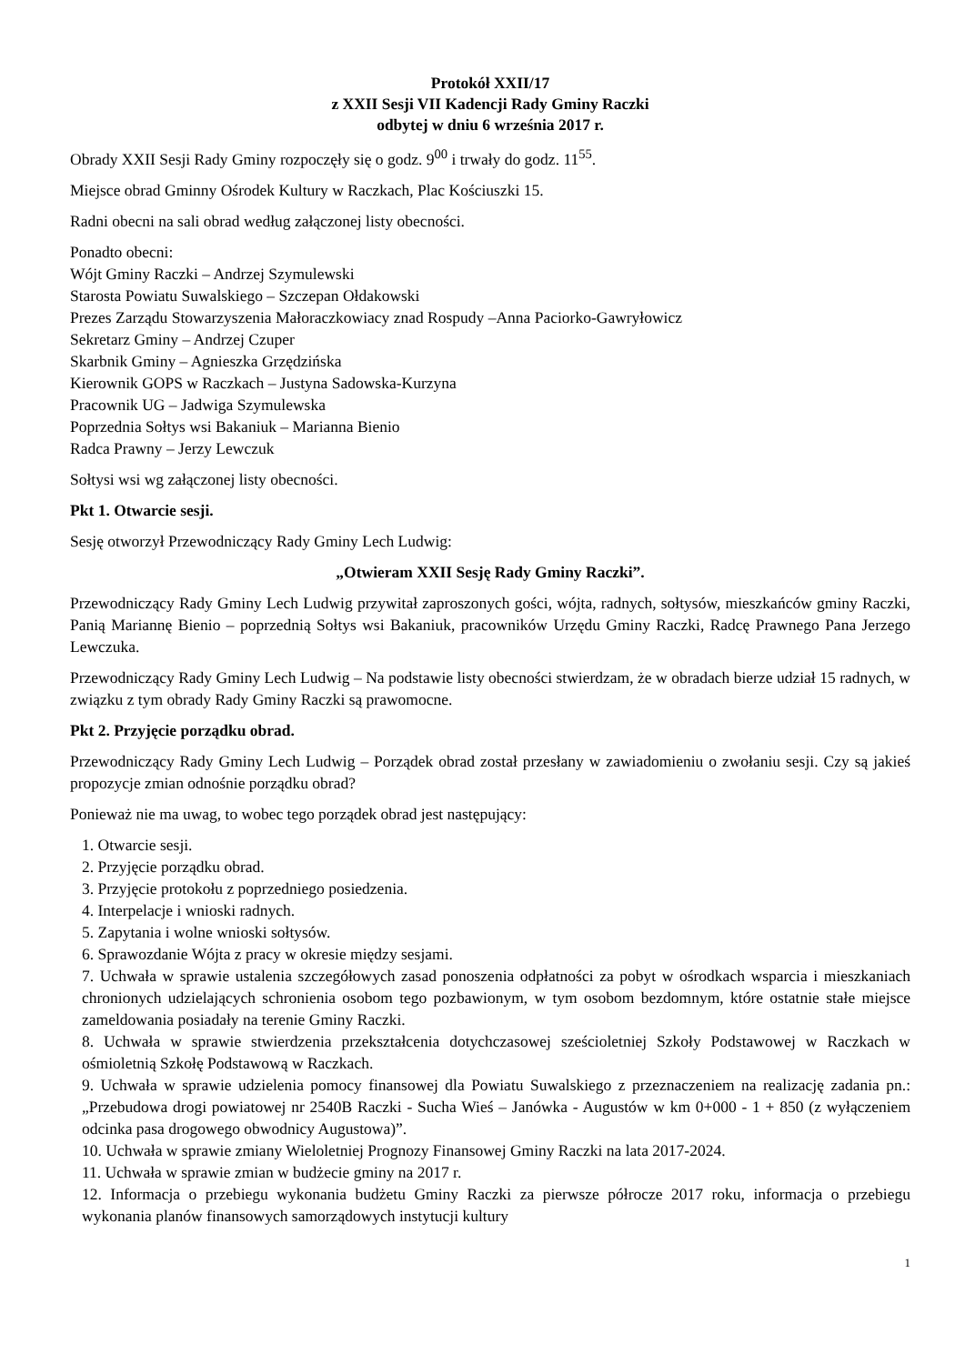Protokół XXII/17
z XXII Sesji VII Kadencji Rady Gminy Raczki
odbytej w dniu 6 września 2017 r.
Obrady XXII Sesji Rady Gminy rozpoczęły się o godz. 9<sup>00</sup> i trwały do godz. 11<sup>55</sup>.
Miejsce obrad Gminny Ośrodek Kultury w Raczkach, Plac Kościuszki 15.
Radni obecni na sali obrad według załączonej listy obecności.
Ponadto obecni:
Wójt Gminy Raczki – Andrzej Szymulewski
Starosta Powiatu Suwalskiego – Szczepan Ołdakowski
Prezes Zarządu Stowarzyszenia Małoraczkowiacy znad Rospudy –Anna Paciorko-Gawryłowicz
Sekretarz Gminy – Andrzej Czuper
Skarbnik Gminy – Agnieszka Grzędzińska
Kierownik GOPS w Raczkach – Justyna Sadowska-Kurzyna
Pracownik UG – Jadwiga Szymulewska
Poprzednia Sołtys wsi Bakaniuk – Marianna Bienio
Radca Prawny – Jerzy Lewczuk
Sołtysi wsi wg załączonej listy obecności.
Pkt 1. Otwarcie sesji.
Sesję otworzył Przewodniczący Rady Gminy Lech Ludwig:
„Otwieram XXII Sesję Rady Gminy Raczki”.
Przewodniczący Rady Gminy Lech Ludwig przywitał zaproszonych gości, wójta, radnych, sołtysów, mieszkańców gminy Raczki, Panią Mariannę Bienio – poprzednią Sołtys wsi Bakaniuk, pracowników Urzędu Gminy Raczki, Radcę Prawnego Pana Jerzego Lewczuka.
Przewodniczący Rady Gminy Lech Ludwig – Na podstawie listy obecności stwierdzam, że w obradach bierze udział 15 radnych, w związku z tym obrady Rady Gminy Raczki są prawomocne.
Pkt 2. Przyjęcie porządku obrad.
Przewodniczący Rady Gminy Lech Ludwig – Porządek obrad został przesłany w zawiadomieniu o zwołaniu sesji. Czy są jakieś propozycje zmian odnośnie porządku obrad?
Ponieważ nie ma uwag, to wobec tego porządek obrad jest następujący:
1. Otwarcie sesji.
2. Przyjęcie porządku obrad.
3. Przyjęcie protokołu z poprzedniego posiedzenia.
4. Interpelacje i wnioski radnych.
5. Zapytania i wolne wnioski sołtysów.
6. Sprawozdanie Wójta z pracy w okresie między sesjami.
7. Uchwała w sprawie ustalenia szczegółowych zasad ponoszenia odpłatności za pobyt w ośrodkach wsparcia i mieszkaniach chronionych udzielających schronienia osobom tego pozbawionym, w tym osobom bezdomnym, które ostatnie stałe miejsce zameldowania posiadały na terenie Gminy Raczki.
8. Uchwała w sprawie stwierdzenia przekształcenia dotychczasowej sześcioletniej Szkoły Podstawowej w Raczkach w ośmioletnią Szkołę Podstawową w Raczkach.
9. Uchwała w sprawie udzielenia pomocy finansowej dla Powiatu Suwalskiego z przeznaczeniem na realizację zadania pn.: „Przebudowa drogi powiatowej nr 2540B Raczki - Sucha Wieś – Janówka - Augustów w km 0+000 - 1 + 850 (z wyłączeniem odcinka pasa drogowego obwodnicy Augustowa)”.
10. Uchwała w sprawie zmiany Wieloletniej Prognozy Finansowej Gminy Raczki na lata 2017-2024.
11. Uchwała w sprawie zmian w budżecie gminy na 2017 r.
12. Informacja o przebiegu wykonania budżetu Gminy Raczki za pierwsze półrocze 2017 roku, informacja o przebiegu wykonania planów finansowych samorządowych instytucji kultury
1